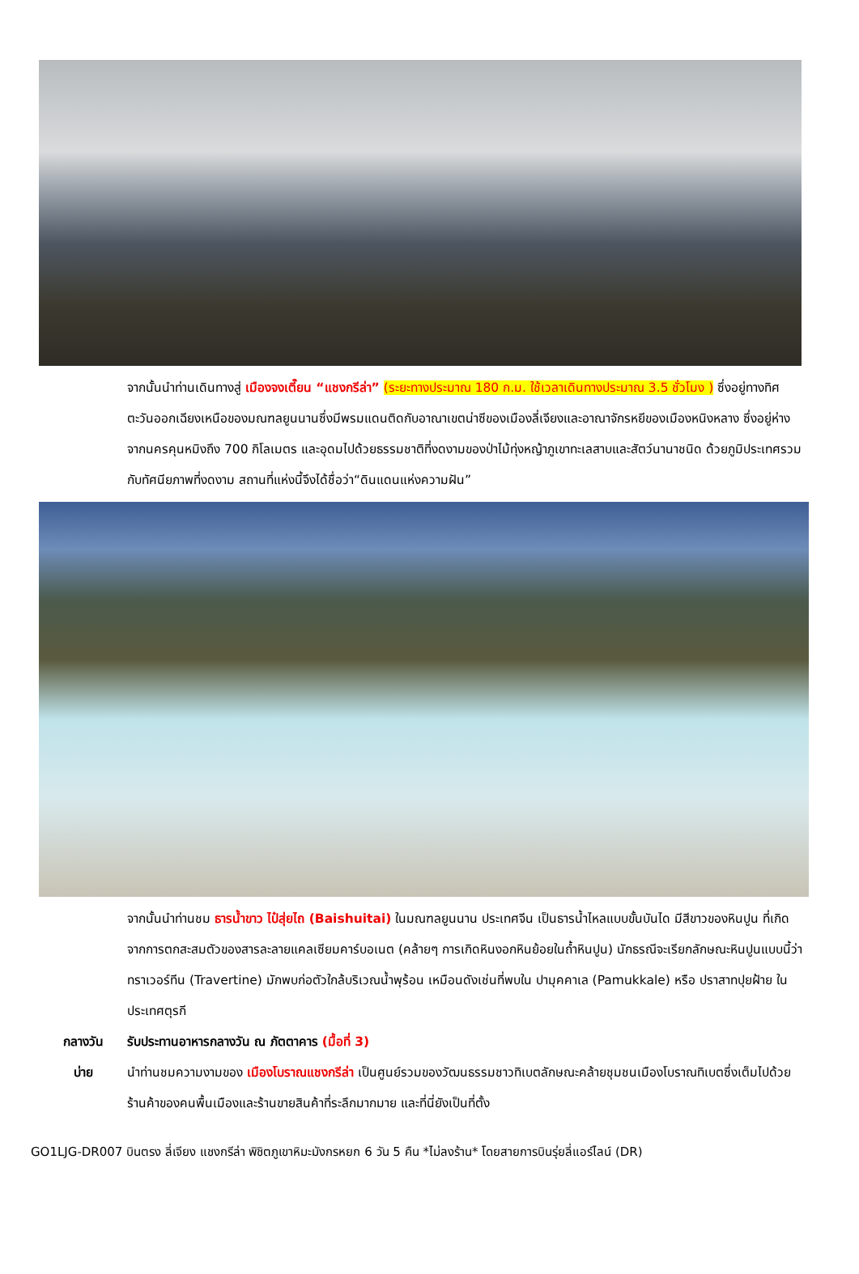จากนั้นนำท่านเดินทางสู่ เมืองจงเตี๊ยน “แชงกรีล่า” (ระยะทางประมาณ 180 ก.ม. ใช้เวลาเดินทางประมาณ 3.5 ชั่วโมง ) ซึ่งอยู่ทางทิศตะวันออกเฉียงเหนือของมณฑลยูนนานซึ่งมีพรมแดนติดกับอาณาเขตน่าซีของเมืองลี่เจียงและอาณาจักรหยีของเมืองหนิงหลาง ซึ่งอยู่ห่างจากนครคุนหมิงถึง 700 กิโลเมตร และอุดมไปด้วยธรรมชาติที่งดงามของป่าไม้ทุ่งหญ้าภูเขาทะเลสาบและสัตว์นานาชนิด ด้วยภูมิประเทศรวมกับทัศนียภาพที่งดงาม สถานที่แห่งนี้จึงได้ชื่อว่า“ดินแดนแห่งความฝัน”
จากนั้นนำท่านชม ธารน้ำขาว ไป๋สุ่ยไถ (Baishuitai) ในมณฑลยูนนาน ประเทศจีน เป็นธารน้ำไหลแบบขั้นบันได มีสีขาวของหินปูน ที่เกิดจากการตกสะสมตัวของสารละลายแคลเซียมคาร์บอเนต (คล้ายๆ การเกิดหินงอกหินย้อยในถ้ำหินปูน) นักธรณีจะเรียกลักษณะหินปูนแบบนี้ว่า ทราเวอร์ทีน (Travertine) มักพบก่อตัวใกล้บริเวณน้ำพุร้อน เหมือนดังเช่นที่พบใน ปามุคคาเล (Pamukkale) หรือ ปราสาทปุยฝ้าย ในประเทศตุรกี
กลางวัน รับประทานอาหารกลางวัน ณ ภัตตาคาร (มื้อที่ 3)
บ่าย นำท่านชมความงามของ เมืองโบราณแชงกรีล่า เป็นศูนย์รวมของวัฒนธรรมชาวทิเบตลักษณะคล้ายชุมชนเมืองโบราณทิเบตซึ่งเต็มไปด้วยร้านค้าของคนพื้นเมืองและร้านขายสินค้าที่ระลึกมากมาย และที่นี่ยังเป็นที่ตั้ง
GO1LJG-DR007 บินตรง ลี่เจียง แชงกรีล่า พิชิตภูเขาหิมะมังกรหยก 6 วัน 5 คืน *ไม่ลงร้าน* โดยสายการบินรุ่ยลี่แอร์ไลน์ (DR)